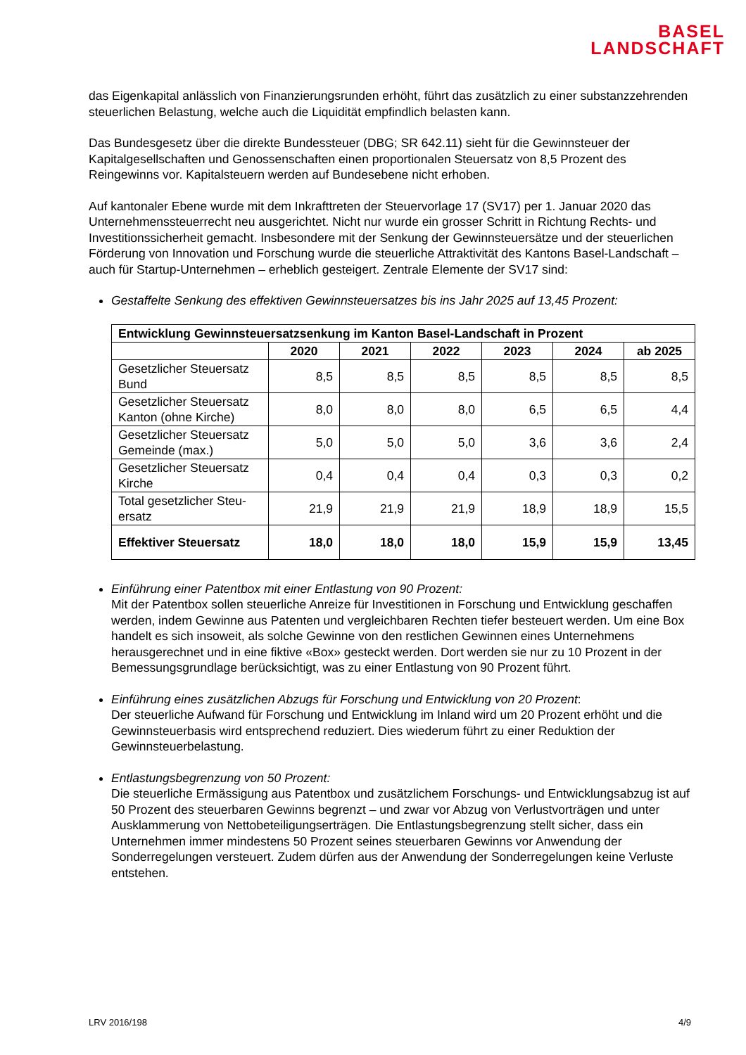BASEL
LANDSCHAFT
das Eigenkapital anlässlich von Finanzierungsrunden erhöht, führt das zusätzlich zu einer sub­stanzzehrenden steuerlichen Belastung, welche auch die Liquidität empfindlich belasten kann.
Das Bundesgesetz über die direkte Bundessteuer (DBG; SR 642.11) sieht für die Gewinnsteuer der Kapitalgesellschaften und Genossenschaften einen proportionalen Steuersatz von 8,5 Prozent des Reingewinns vor. Kapitalsteuern werden auf Bundesebene nicht erhoben.
Auf kantonaler Ebene wurde mit dem Inkrafttreten der Steuervorlage 17 (SV17) per 1. Januar 2020 das Unternehmenssteuerrecht neu ausgerichtet. Nicht nur wurde ein grosser Schritt in Richtung Rechts- und Investitionssicherheit gemacht. Insbesondere mit der Senkung der Gewinnsteuer­sätze und der steuerlichen Förderung von Innovation und Forschung wurde die steuerliche Attrak­tivität des Kantons Basel-Landschaft – auch für Startup-Unternehmen – erheblich gesteigert. Zent­rale Elemente der SV17 sind:
Gestaffelte Senkung des effektiven Gewinnsteuersatzes bis ins Jahr 2025 auf 13,45 Prozent:
| Entwicklung Gewinnsteuersatzsenkung im Kanton Basel-Landschaft in Prozent | | | | | | |
| --- | --- | --- | --- | --- | --- | --- |
| | 2020 | 2021 | 2022 | 2023 | 2024 | ab 2025 |
| Gesetzlicher Steuersatz Bund | 8,5 | 8,5 | 8,5 | 8,5 | 8,5 | 8,5 |
| Gesetzlicher Steuersatz Kanton (ohne Kirche) | 8,0 | 8,0 | 8,0 | 6,5 | 6,5 | 4,4 |
| Gesetzlicher Steuersatz Gemeinde (max.) | 5,0 | 5,0 | 5,0 | 3,6 | 3,6 | 2,4 |
| Gesetzlicher Steuersatz Kirche | 0,4 | 0,4 | 0,4 | 0,3 | 0,3 | 0,2 |
| Total gesetzlicher Steu­ersatz | 21,9 | 21,9 | 21,9 | 18,9 | 18,9 | 15,5 |
| Effektiver Steuersatz | 18,0 | 18,0 | 18,0 | 15,9 | 15,9 | 13,45 |
Einführung einer Patentbox mit einer Entlastung von 90 Prozent:
Mit der Patentbox sollen steuerliche Anreize für Investitionen in Forschung und Entwicklung geschaffen werden, indem Gewinne aus Patenten und vergleichbaren Rechten tiefer besteuert werden. Um eine Box handelt es sich insoweit, als solche Gewinne von den restlichen Gewin­nen eines Unternehmens herausgerechnet und in eine fiktive «Box» gesteckt werden. Dort werden sie nur zu 10 Prozent in der Bemessungsgrundlage berücksichtigt, was zu einer Ent­lastung von 90 Prozent führt.
Einführung eines zusätzlichen Abzugs für Forschung und Entwicklung von 20 Prozent:
Der steuerliche Aufwand für Forschung und Entwicklung im Inland wird um 20 Prozent erhöht und die Gewinnsteuerbasis wird entsprechend reduziert. Dies wiederum führt zu einer Reduk­tion der Gewinnsteuerbelastung.
Entlastungsbegrenzung von 50 Prozent:
Die steuerliche Ermässigung aus Patentbox und zusätzlichem Forschungs- und Entwicklungs­abzug ist auf 50 Prozent des steuerbaren Gewinns begrenzt – und zwar vor Abzug von Ver­lustvorträgen und unter Ausklammerung von Nettobeteiligungserträgen. Die Entlastungsbe­grenzung stellt sicher, dass ein Unternehmen immer mindestens 50 Prozent seines steuerba­ren Gewinns vor Anwendung der Sonderregelungen versteuert. Zudem dürfen aus der Anwen­dung der Sonderregelungen keine Verluste entstehen.
LRV 2016/198 4/9